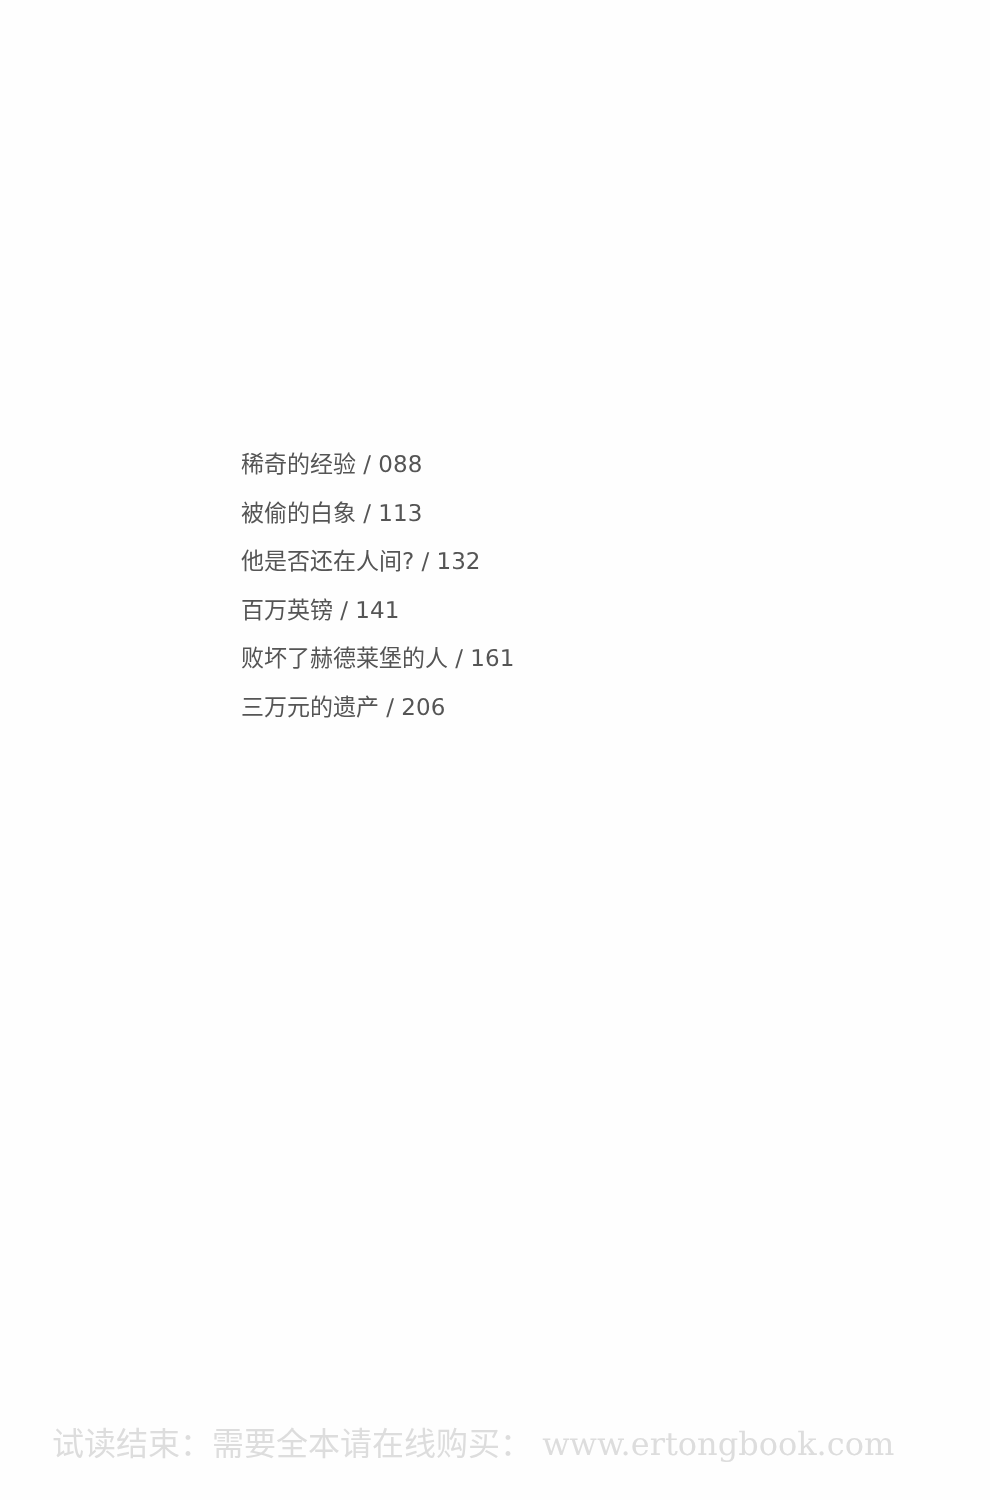稀奇的经验 / 088
被偷的白象 / 113
他是否还在人间? / 132
百万英镑 / 141
败坏了赫德莱堡的人 / 161
三万元的遗产 / 206
试读结束：需要全本请在线购买： www.ertongbook.com